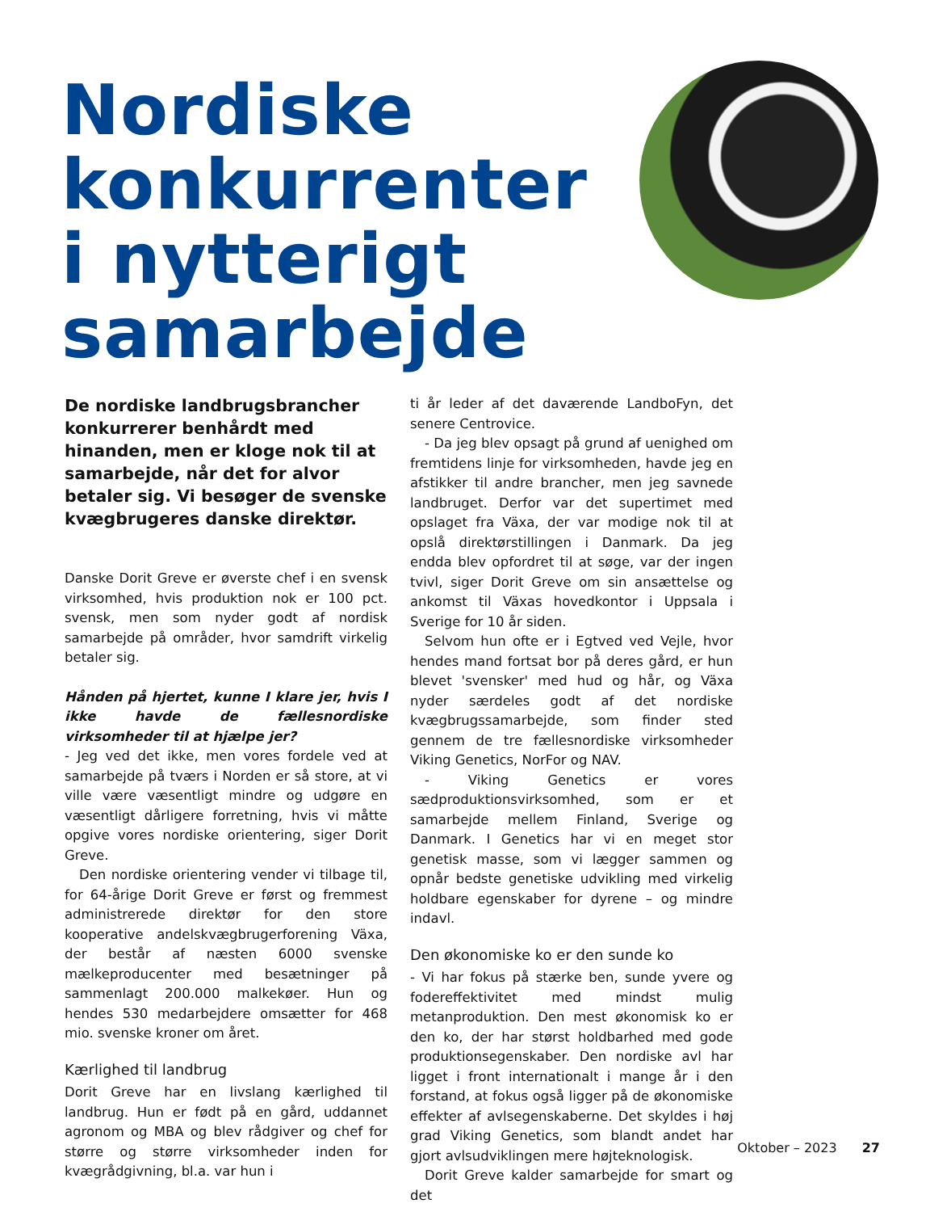Nordiske
konkurrenter
i nytterigt
samarbejde
De nordiske landbrugsbrancher konkurrerer benhårdt med hinanden, men er kloge nok til at samarbejde, når det for alvor betaler sig. Vi besøger de svenske kvægbrugeres danske direktør.
Danske Dorit Greve er øverste chef i en svensk virksomhed, hvis produktion nok er 100 pct. svensk, men som nyder godt af nordisk samarbejde på områder, hvor samdrift virkelig betaler sig.
Hånden på hjertet, kunne I klare jer, hvis I ikke havde de fællesnordiske virksomheder til at hjælpe jer?
- Jeg ved det ikke, men vores fordele ved at samarbejde på tværs i Norden er så store, at vi ville være væsentligt mindre og udgøre en væsentligt dårligere forretning, hvis vi måtte opgive vores nordiske orientering, siger Dorit Greve.
Den nordiske orientering vender vi tilbage til, for 64-årige Dorit Greve er først og fremmest administrerede direktør for den store kooperative andelskvægbrugerforening Växa, der består af næsten 6000 svenske mælkeproducenter med besætninger på sammenlagt 200.000 malkekøer. Hun og hendes 530 medarbejdere omsætter for 468 mio. svenske kroner om året.
Kærlighed til landbrug
Dorit Greve har en livslang kærlighed til landbrug. Hun er født på en gård, uddannet agronom og MBA og blev rådgiver og chef for større og større virksomheder inden for kvægrådgivning, bl.a. var hun i
ti år leder af det daværende LandboFyn, det senere Centrovice.
- Da jeg blev opsagt på grund af uenighed om fremtidens linje for virksomheden, havde jeg en afstikker til andre brancher, men jeg savnede landbruget. Derfor var det supertimet med opslaget fra Växa, der var modige nok til at opslå direktørstillingen i Danmark. Da jeg endda blev opfordret til at søge, var der ingen tvivl, siger Dorit Greve om sin ansættelse og ankomst til Växas hovedkontor i Uppsala i Sverige for 10 år siden.
Selvom hun ofte er i Egtved ved Vejle, hvor hendes mand fortsat bor på deres gård, er hun blevet 'svensker' med hud og hår, og Växa nyder særdeles godt af det nordiske kvægbrugssamarbejde, som finder sted gennem de tre fællesnordiske virksomheder Viking Genetics, NorFor og NAV.
- Viking Genetics er vores sædproduktionsvirksomhed, som er et samarbejde mellem Finland, Sverige og Danmark. I Genetics har vi en meget stor genetisk masse, som vi lægger sammen og opnår bedste genetiske udvikling med virkelig holdbare egenskaber for dyrene – og mindre indavl.
Den økonomiske ko er den sunde ko
- Vi har fokus på stærke ben, sunde yvere og fodereffektivitet med mindst mulig metanproduktion. Den mest økonomisk ko er den ko, der har størst holdbarhed med gode produktionsegenskaber. Den nordiske avl har ligget i front internationalt i mange år i den forstand, at fokus også ligger på de økonomiske effekter af avlsegenskaberne. Det skyldes i høj grad Viking Genetics, som blandt andet har gjort avlsudviklingen mere højteknologisk.
Dorit Greve kalder samarbejde for smart og det
Oktober – 2023 27